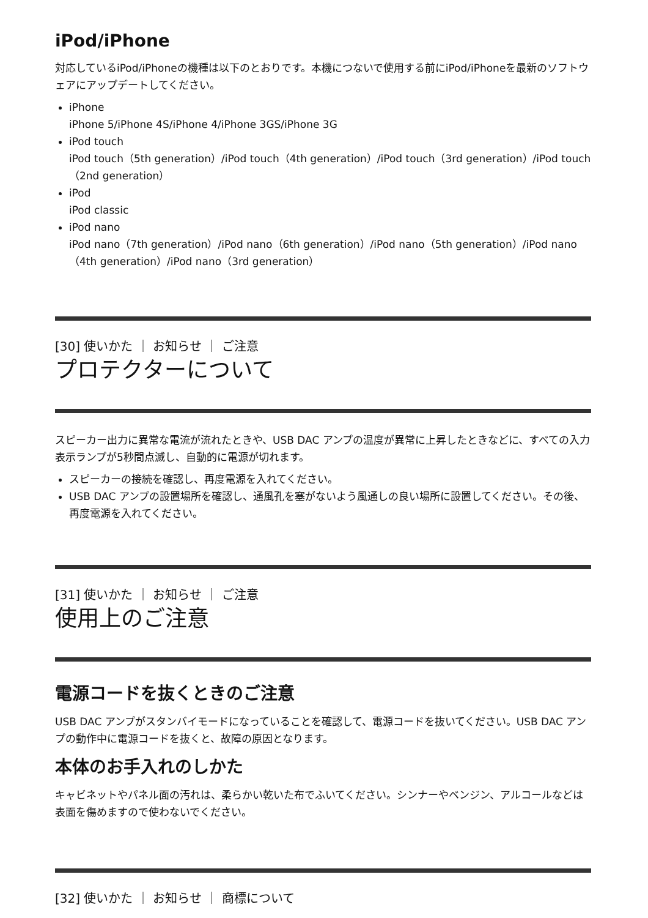iPod/iPhone
対応しているiPod/iPhoneの機種は以下のとおりです。本機につないで使用する前にiPod/iPhoneを最新のソフトウェアにアップデートしてください。
iPhone
iPhone 5/iPhone 4S/iPhone 4/iPhone 3GS/iPhone 3G
iPod touch
iPod touch（5th generation）/iPod touch（4th generation）/iPod touch（3rd generation）/iPod touch（2nd generation）
iPod
iPod classic
iPod nano
iPod nano（7th generation）/iPod nano（6th generation）/iPod nano（5th generation）/iPod nano（4th generation）/iPod nano（3rd generation）
[30] 使いかた ｜ お知らせ ｜ ご注意
プロテクターについて
スピーカー出力に異常な電流が流れたときや、USB DAC アンプの温度が異常に上昇したときなどに、すべての入力表示ランプが5秒間点滅し、自動的に電源が切れます。
スピーカーの接続を確認し、再度電源を入れてください。
USB DAC アンプの設置場所を確認し、通風孔を塞がないよう風通しの良い場所に設置してください。その後、再度電源を入れてください。
[31] 使いかた ｜ お知らせ ｜ ご注意
使用上のご注意
電源コードを抜くときのご注意
USB DAC アンプがスタンバイモードになっていることを確認して、電源コードを抜いてください。USB DAC アンプの動作中に電源コードを抜くと、故障の原因となります。
本体のお手入れのしかた
キャビネットやパネル面の汚れは、柔らかい乾いた布でふいてください。シンナーやベンジン、アルコールなどは表面を傷めますので使わないでください。
[32] 使いかた ｜ お知らせ ｜ 商標について